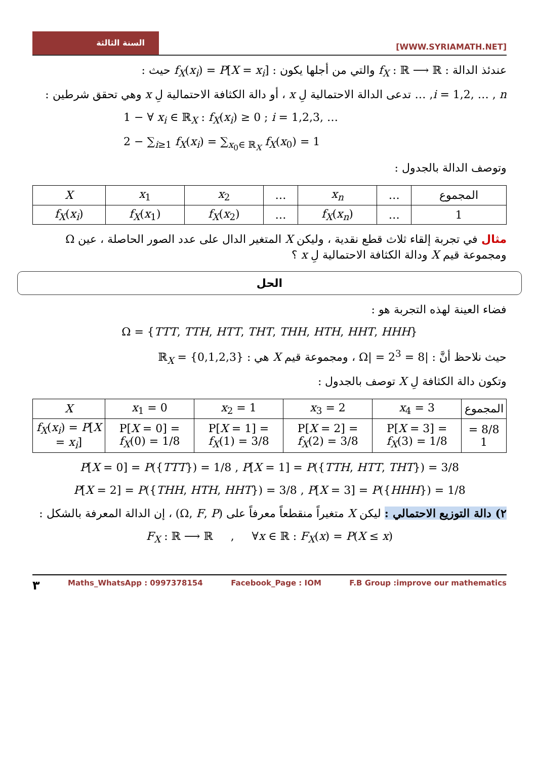السنة الثالثة
[WWW.SYRIAMATH.NET]
عندئذ الدالة : f<sub>X</sub> : ℝ ⟶ ℝ والتي من أجلها يكون : f<sub>X</sub>(x<sub>i</sub>) = P[X = x<sub>i</sub>] حيث :
i = 1,2, … , n, … تدعى الدالة الاحتمالية لِ x ، أو دالة الكثافة الاحتمالية لِ x وهي تحقق شرطين :
1 − ∀ x<sub>i</sub> ∈ ℝ<sub>X</sub> : f<sub>X</sub>(x<sub>i</sub>) ≥ 0 ; i = 1,2,3, …
2 − ∑<sub>i≥1</sub> f<sub>X</sub>(x<sub>i</sub>) = ∑<sub>x<sub>0</sub>∈ ℝ<sub>X</sub></sub> f<sub>X</sub>(x<sub>0</sub>) = 1
وتوصف الدالة بالجدول :
| المجموع | … | x<sub>n</sub> | … | x<sub>2</sub> | x<sub>1</sub> | X |
| --- | --- | --- | --- | --- | --- | --- |
| 1 | … | f<sub>X</sub> ( x<sub>n</sub> ) | … | f<sub>X</sub> ( x<sub>2</sub>) | f<sub>X</sub> ( x<sub>1</sub>) | f<sub>X</sub> ( x<sub>i</sub> ) |
مثال في تجربة إلقاء ثلاث قطع نقدية ، وليكن X المتغير الدال على عدد الصور الحاصلة ، عين Ω ومجموعة قيم X ودالة الكثافة الاحتمالية لِ x ؟
الحل
فضاء العينة لهذه التجربة هو :
Ω = {TTT, TTH, HTT, THT, THH, HTH, HHT, HHH}
حيث نلاحظ أنَّ : |Ω| = 2<sup>3</sup> = 8 ، ومجموعة قيم X هي : ℝ<sub>X</sub> = {0,1,2,3}
وتكون دالة الكثافة لِ X توصف بالجدول :
| المجموع | x<sub>4</sub> = 3 | x<sub>3</sub> = 2 | x<sub>2</sub> = 1 | x<sub>1</sub> = 0 | X |
| --- | --- | --- | --- | --- | --- |
| 8/8 = 1 | P[ X = 3] = f<sub>X</sub> (3) = 1/8 | P[ X = 2] = f<sub>X</sub> (2) = 3/8 | P[ X = 1] = f<sub>X</sub> (1) = 3/8 | P[ X = 0] = f<sub>X</sub> (0) = 1/8 | f<sub>X</sub> ( x<sub>i</sub> ) = P [ X = x<sub>i</sub> ] |
P[X = 0] = P({TTT}) = 1/8 , P[X = 1] = P({TTH, HTT, THT}) = 3/8
P[X = 2] = P({THH, HTH, HHT}) = 3/8 , P[X = 3] = P({HHH}) = 1/8
٢) دالة التوزيع الاحتمالي : ليكن X متغيراً منقطعاً معرفاً على (Ω, F, P) ، إن الدالة المعرفة بالشكل :
F<sub>X</sub> : ℝ ⟶ ℝ , ∀x ∈ ℝ : F<sub>X</sub>(x) = P(X ≤ x)
٣ Maths_WhatsApp : 0997378154 Facebook_Page : IOM F.B Group :improve our mathematics